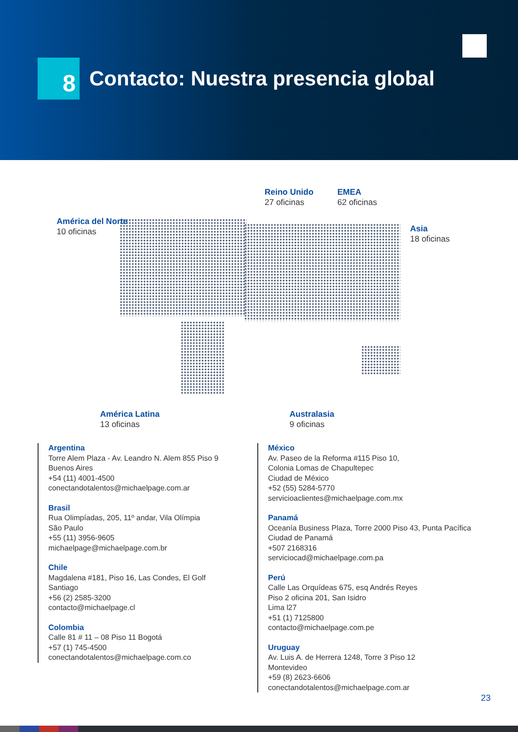8
Contacto: Nuestra presencia global
América del Norte
10 oficinas
Reino Unido
27 oficinas
EMEA
62 oficinas
Asia
18 oficinas
América Latina
13 oficinas
Australasia
9 oficinas
Argentina
Torre Alem Plaza - Av. Leandro N. Alem 855 Piso 9
Buenos Aires
+54 (11) 4001-4500
conectandotalentos@michaelpage.com.ar
Brasil
Rua Olimpíadas, 205, 11º andar, Vila Olímpia
São Paulo
+55 (11) 3956-9605
michaelpage@michaelpage.com.br
Chile
Magdalena #181, Piso 16, Las Condes, El Golf
Santiago
+56 (2) 2585-3200
contacto@michaelpage.cl
Colombia
Calle 81 # 11 – 08 Piso 11 Bogotá
+57 (1) 745-4500
conectandotalentos@michaelpage.com.co
México
Av. Paseo de la Reforma #115 Piso 10,
Colonia Lomas de Chapultepec
Ciudad de México
+52 (55) 5284-5770
servicioaclientes@michaelpage.com.mx
Panamá
Oceanía Business Plaza, Torre 2000 Piso 43, Punta Pacífica
Ciudad de Panamá
+507 2168316
serviciocad@michaelpage.com.pa
Perú
Calle Las Orquídeas 675, esq Andrés Reyes
Piso 2 oficina 201, San Isidro
Lima l27
+51 (1) 7125800
contacto@michaelpage.com.pe
Uruguay
Av. Luis A. de Herrera 1248, Torre 3 Piso 12
Montevideo
+59 (8) 2623-6606
conectandotalentos@michaelpage.com.ar
23